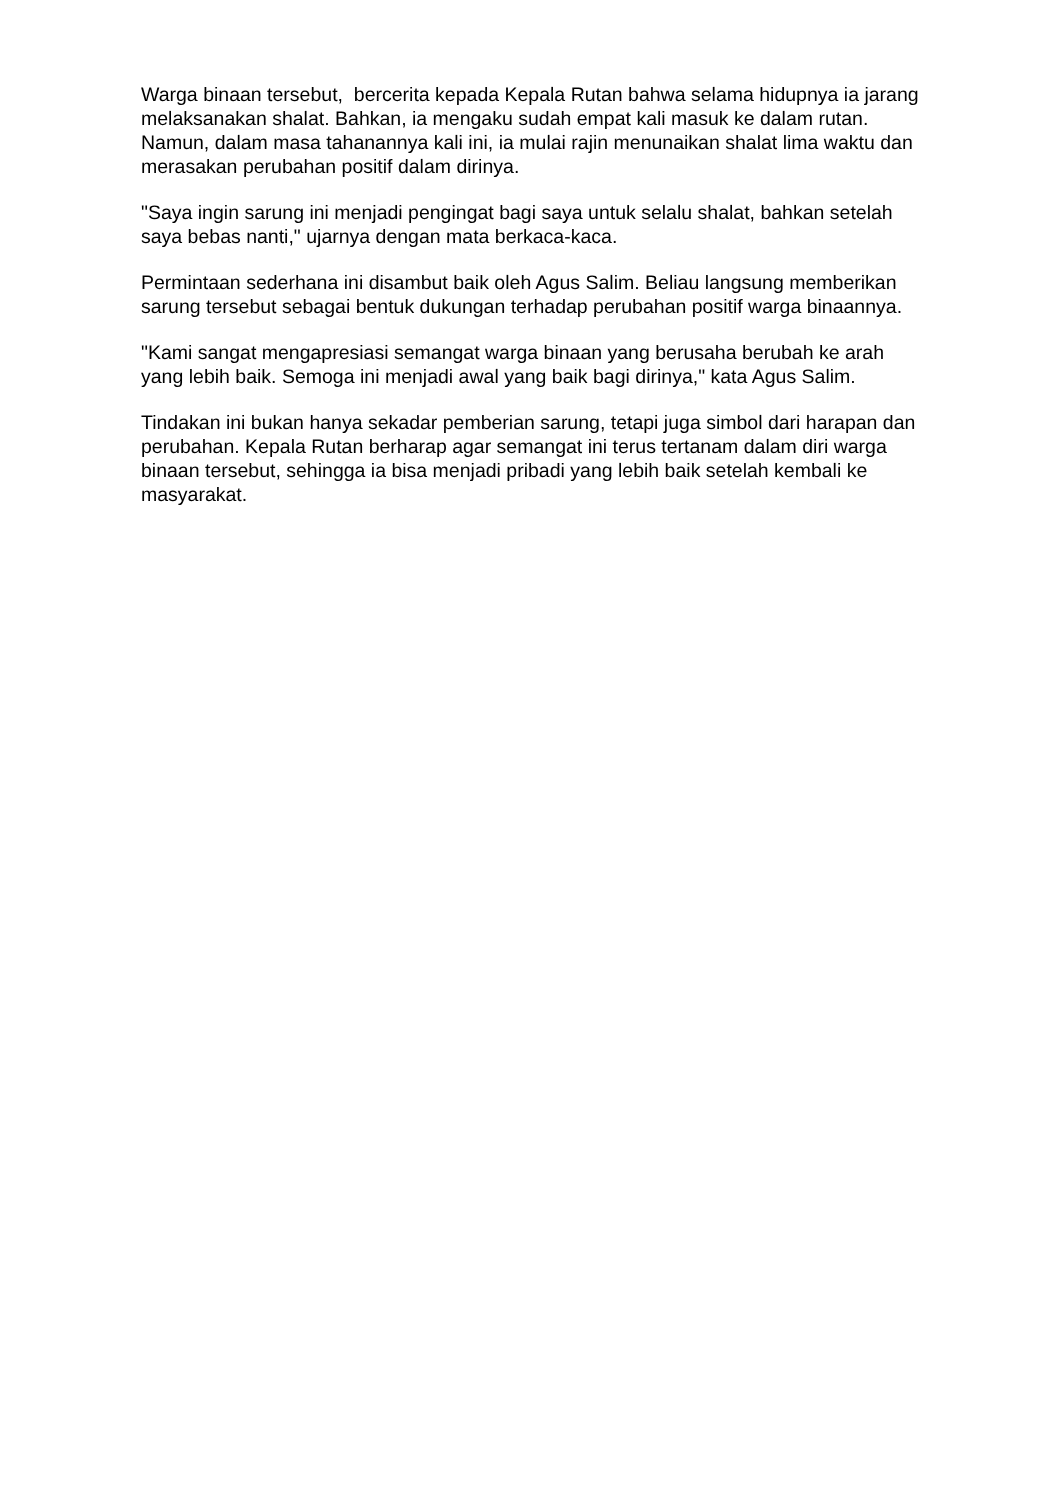Warga binaan tersebut, bercerita kepada Kepala Rutan bahwa selama hidupnya ia jarang melaksanakan shalat. Bahkan, ia mengaku sudah empat kali masuk ke dalam rutan. Namun, dalam masa tahanannya kali ini, ia mulai rajin menunaikan shalat lima waktu dan merasakan perubahan positif dalam dirinya.
"Saya ingin sarung ini menjadi pengingat bagi saya untuk selalu shalat, bahkan setelah saya bebas nanti," ujarnya dengan mata berkaca-kaca.
Permintaan sederhana ini disambut baik oleh Agus Salim. Beliau langsung memberikan sarung tersebut sebagai bentuk dukungan terhadap perubahan positif warga binaannya.
"Kami sangat mengapresiasi semangat warga binaan yang berusaha berubah ke arah yang lebih baik. Semoga ini menjadi awal yang baik bagi dirinya," kata Agus Salim.
Tindakan ini bukan hanya sekadar pemberian sarung, tetapi juga simbol dari harapan dan perubahan. Kepala Rutan berharap agar semangat ini terus tertanam dalam diri warga binaan tersebut, sehingga ia bisa menjadi pribadi yang lebih baik setelah kembali ke masyarakat.